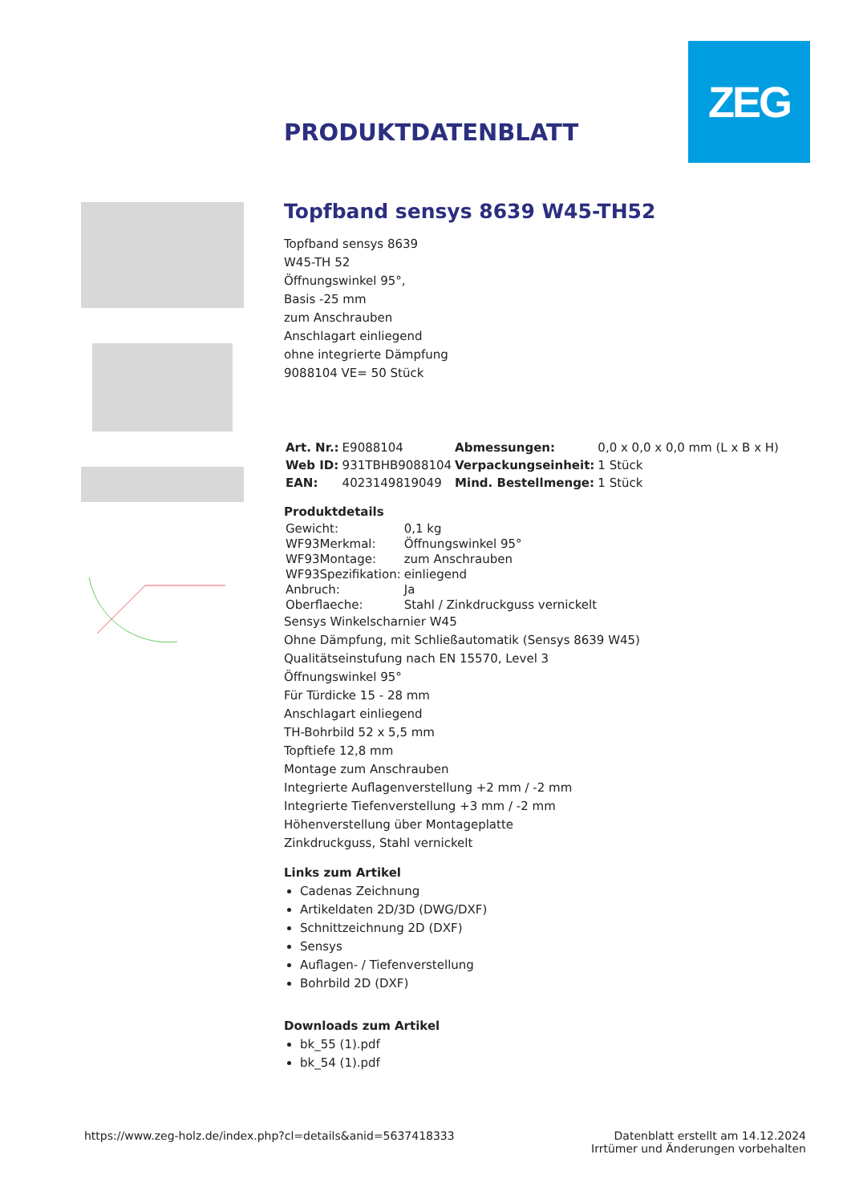ZEG
PRODUKTDATENBLATT
Topfband sensys 8639 W45-TH52
Topfband sensys 8639
W45-TH 52
Öffnungswinkel 95°,
Basis -25 mm
zum Anschrauben
Anschlagart einliegend
ohne integrierte Dämpfung
9088104 VE= 50 Stück
| Art. Nr.: | E9088104 | Abmessungen: | 0,0 x 0,0 x 0,0 mm (L x B x H) |
| Web ID: | 931TBHB9088104 | Verpackungseinheit: | 1 Stück |
| EAN: | 4023149819049 | Mind. Bestellmenge: | 1 Stück |
Produktdetails
| Gewicht: | 0,1 kg |
| WF93Merkmal: | Öffnungswinkel 95° |
| WF93Montage: | zum Anschrauben |
| WF93Spezifikation: | einliegend |
| Anbruch: | Ja |
| Oberflaeche: | Stahl / Zinkdruckguss vernickelt |
Sensys Winkelscharnier W45
Ohne Dämpfung, mit Schließautomatik (Sensys 8639 W45)
Qualitätseinstufung nach EN 15570, Level 3
Öffnungswinkel 95°
Für Türdicke 15 - 28 mm
Anschlagart einliegend
TH-Bohrbild 52 x 5,5 mm
Topftiefe 12,8 mm
Montage zum Anschrauben
Integrierte Auflagenverstellung +2 mm / -2 mm
Integrierte Tiefenverstellung +3 mm / -2 mm
Höhenverstellung über Montageplatte
Zinkdruckguss, Stahl vernickelt
Links zum Artikel
Cadenas Zeichnung
Artikeldaten 2D/3D (DWG/DXF)
Schnittzeichnung 2D (DXF)
Sensys
Auflagen- / Tiefenverstellung
Bohrbild 2D (DXF)
Downloads zum Artikel
bk_55 (1).pdf
bk_54 (1).pdf
https://www.zeg-holz.de/index.php?cl=details&anid=5637418333
Datenblatt erstellt am 14.12.2024
Irrtümer und Änderungen vorbehalten